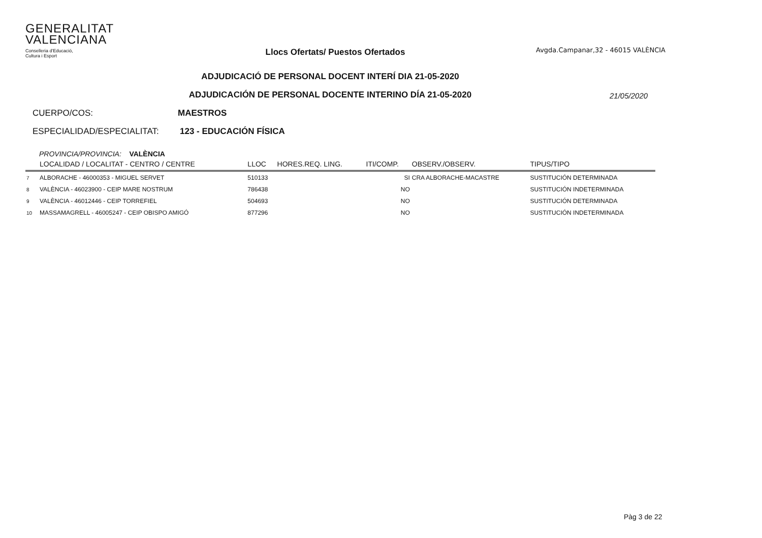GENERALITAT
VALENCIANA
Conselleria d'Educació,
Cultura i Esport
Llocs Ofertats/ Puestos Ofertados
Avgda.Campanar,32 - 46015 VALÈNCIA
ADJUDICACIÓ DE PERSONAL DOCENT INTERÍ DIA 21-05-2020
ADJUDICACIÓN DE PERSONAL DOCENTE INTERINO DÍA 21-05-2020
21/05/2020
CUERPO/COS: MAESTROS
ESPECIALIDAD/ESPECIALITAT: 123 - EDUCACIÓN FÍSICA
PROVINCIA/PROVINCIA: VALÈNCIA
| | LOCALIDAD / LOCALITAT - CENTRO / CENTRE | LLOC | HORES.REQ. LING. | ITI/COMP. | OBSERV./OBSERV. | TIPUS/TIPO |
| --- | --- | --- | --- | --- | --- | --- |
| 7 | ALBORACHE - 46000353 - MIGUEL SERVET | 510133 | | SI | CRA ALBORACHE-MACASTRE | SUSTITUCIÓN DETERMINADA |
| 8 | VALÈNCIA - 46023900 - CEIP MARE NOSTRUM | 786438 | | NO | | SUSTITUCIÓN INDETERMINADA |
| 9 | VALÈNCIA - 46012446 - CEIP TORREFIEL | 504693 | | NO | | SUSTITUCIÓN DETERMINADA |
| 10 | MASSAMAGRELL - 46005247 - CEIP OBISPO AMIGÓ | 877296 | | NO | | SUSTITUCIÓN INDETERMINADA |
Pàg 3 de 22